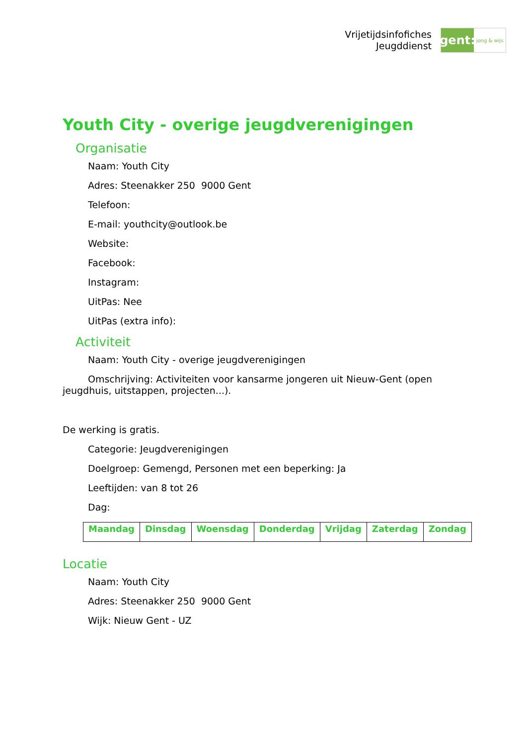Vrijetijdsinfofiches
Jeugddienst
gent:
jong & wijs
Youth City - overige jeugdverenigingen
Organisatie
Naam: Youth City
Adres: Steenakker 250 9000 Gent
Telefoon:
E-mail: youthcity@outlook.be
Website:
Facebook:
Instagram:
UitPas: Nee
UitPas (extra info):
Activiteit
Naam: Youth City - overige jeugdverenigingen
Omschrijving: Activiteiten voor kansarme jongeren uit Nieuw-Gent (open jeugdhuis, uitstappen, projecten...).
De werking is gratis.
Categorie: Jeugdverenigingen
Doelgroep: Gemengd, Personen met een beperking: Ja
Leeftijden: van 8 tot 26
Dag:
| Maandag | Dinsdag | Woensdag | Donderdag | Vrijdag | Zaterdag | Zondag |
Locatie
Naam: Youth City
Adres: Steenakker 250 9000 Gent
Wijk: Nieuw Gent - UZ